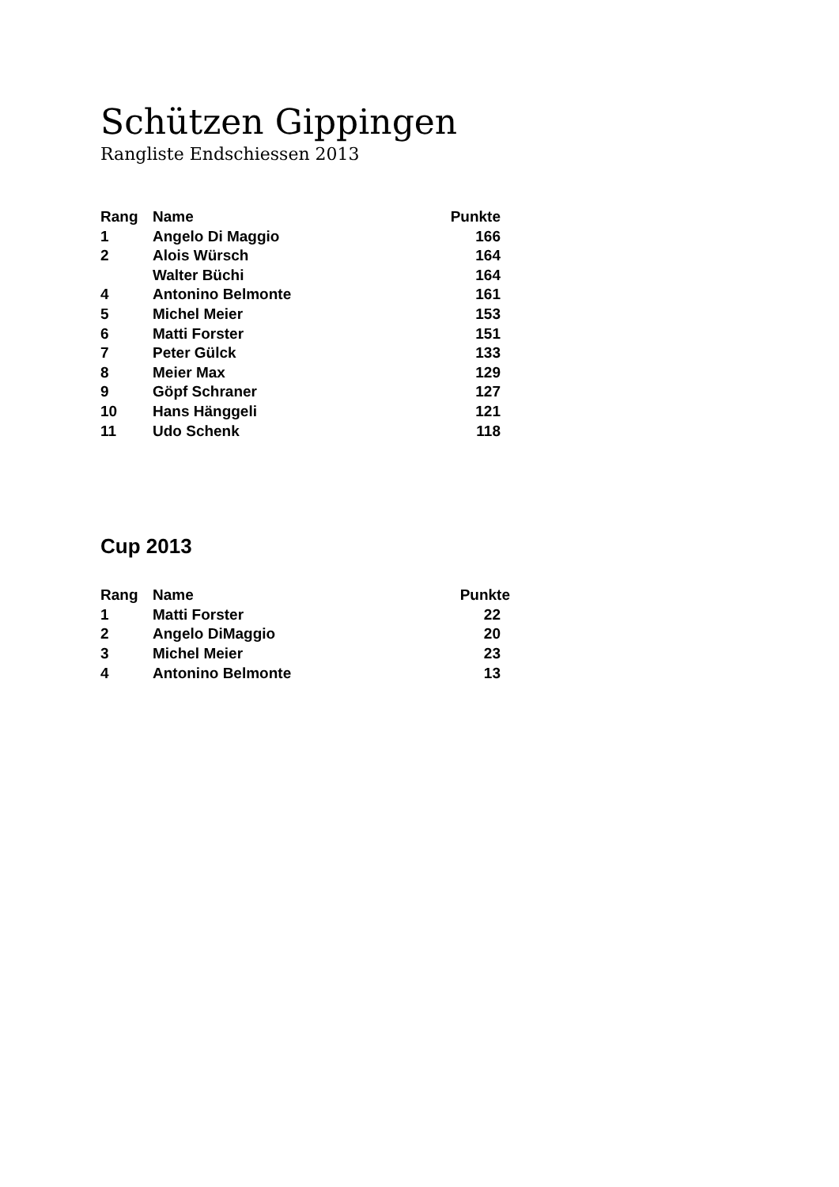Schützen Gippingen
Rangliste Endschiessen 2013
| Rang | Name | Punkte |
| --- | --- | --- |
| 1 | Angelo Di Maggio | 166 |
| 2 | Alois Würsch | 164 |
| | Walter Büchi | 164 |
| 4 | Antonino Belmonte | 161 |
| 5 | Michel Meier | 153 |
| 6 | Matti Forster | 151 |
| 7 | Peter Gülck | 133 |
| 8 | Meier Max | 129 |
| 9 | Göpf Schraner | 127 |
| 10 | Hans Hänggeli | 121 |
| 11 | Udo Schenk | 118 |
Cup 2013
| Rang | Name | Punkte |
| --- | --- | --- |
| 1 | Matti Forster | 22 |
| 2 | Angelo DiMaggio | 20 |
| 3 | Michel Meier | 23 |
| 4 | Antonino Belmonte | 13 |